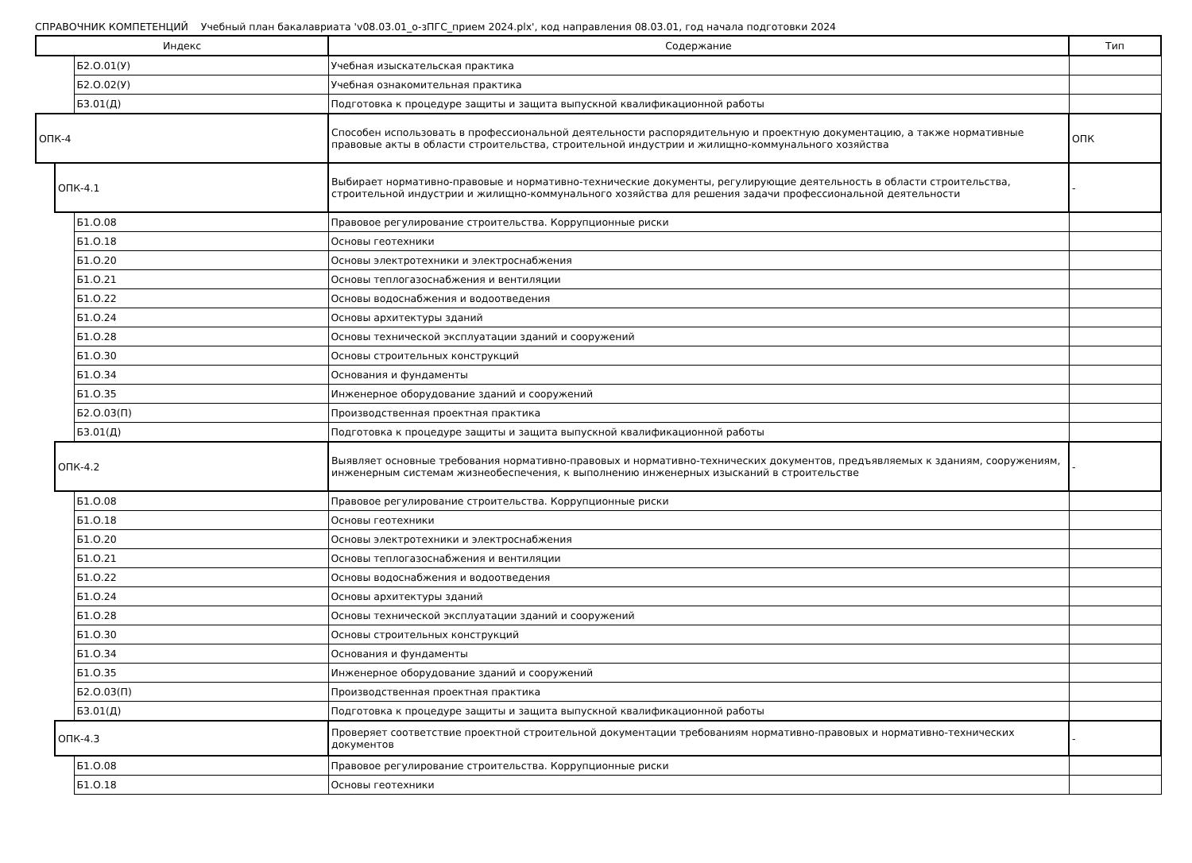СПРАВОЧНИК КОМПЕТЕНЦИЙ Учебный план бакалавриата 'v08.03.01_о-зПГС_прием 2024.plx', код направления 08.03.01, год начала подготовки 2024
| Индекс | | | Содержание | Тип |
| --- | --- | --- | --- | --- |
| | | Б2.О.01(У) | Учебная изыскательская практика | |
| | | Б2.О.02(У) | Учебная ознакомительная практика | |
| | | Б3.01(Д) | Подготовка к процедуре защиты и защита выпускной квалификационной работы | |
| ОПК-4 | | | Способен использовать в профессиональной деятельности распорядительную и проектную документацию, а также нормативные правовые акты в области строительства, строительной индустрии и жилищно-коммунального хозяйства | ОПК |
| | ОПК-4.1 | | Выбирает нормативно-правовые и нормативно-технические документы, регулирующие деятельность в области строительства, строительной индустрии и жилищно-коммунального хозяйства для решения задачи профессиональной деятельности | - |
| | | Б1.О.08 | Правовое регулирование строительства. Коррупционные риски | |
| | | Б1.О.18 | Основы геотехники | |
| | | Б1.О.20 | Основы электротехники и электроснабжения | |
| | | Б1.О.21 | Основы теплогазоснабжения и вентиляции | |
| | | Б1.О.22 | Основы водоснабжения и водоотведения | |
| | | Б1.О.24 | Основы архитектуры зданий | |
| | | Б1.О.28 | Основы технической эксплуатации зданий и сооружений | |
| | | Б1.О.30 | Основы строительных конструкций | |
| | | Б1.О.34 | Основания и фундаменты | |
| | | Б1.О.35 | Инженерное оборудование зданий и сооружений | |
| | | Б2.О.03(П) | Производственная проектная практика | |
| | | Б3.01(Д) | Подготовка к процедуре защиты и защита выпускной квалификационной работы | |
| | ОПК-4.2 | | Выявляет основные требования нормативно-правовых и нормативно-технических документов, предъявляемых к зданиям, сооружениям, инженерным системам жизнеобеспечения, к выполнению инженерных изысканий в строительстве | - |
| | | Б1.О.08 | Правовое регулирование строительства. Коррупционные риски | |
| | | Б1.О.18 | Основы геотехники | |
| | | Б1.О.20 | Основы электротехники и электроснабжения | |
| | | Б1.О.21 | Основы теплогазоснабжения и вентиляции | |
| | | Б1.О.22 | Основы водоснабжения и водоотведения | |
| | | Б1.О.24 | Основы архитектуры зданий | |
| | | Б1.О.28 | Основы технической эксплуатации зданий и сооружений | |
| | | Б1.О.30 | Основы строительных конструкций | |
| | | Б1.О.34 | Основания и фундаменты | |
| | | Б1.О.35 | Инженерное оборудование зданий и сооружений | |
| | | Б2.О.03(П) | Производственная проектная практика | |
| | | Б3.01(Д) | Подготовка к процедуре защиты и защита выпускной квалификационной работы | |
| | ОПК-4.3 | | Проверяет соответствие проектной строительной документации требованиям нормативно-правовых и нормативно-технических документов | - |
| | | Б1.О.08 | Правовое регулирование строительства. Коррупционные риски | |
| | | Б1.О.18 | Основы геотехники | |